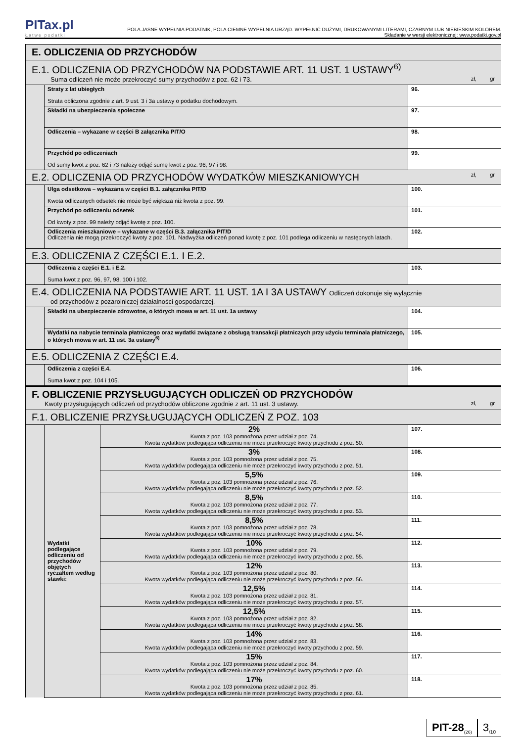PITax.pl
Łatwe podatki
POLA JASNE WYPEŁNIA PODATNIK, POLA CIEMNE WYPEŁNIA URZĄD. WYPEŁNIĆ DUŻYMI, DRUKOWANYMI LITERAMI, CZARNYM LUB NIEBIESKIM KOLOREM.
Składanie w wersji elektronicznej: www.podatki.gov.pl
| E. ODLICZENIA OD PRZYCHODÓW | | | |
| E.1. ODLICZENIA OD PRZYCHODÓW NA PODSTAWIE ART. 11 UST. 1 USTAWY<sup>6)</sup> Suma odliczeń nie może przekroczyć sumy przychodów z poz. 62 i 73. zł, gr | | | |
| | Straty z lat ubiegłych Strata obliczona zgodnie z art. 9 ust. 3 i 3a ustawy o podatku dochodowym. | | 96. |
| | Składki na ubezpieczenia społeczne | | 97. |
| | Odliczenia – wykazane w części B załącznika PIT/O | | 98. |
| | Przychód po odliczeniach Od sumy kwot z poz. 62 i 73 należy odjąć sumę kwot z poz. 96, 97 i 98. | | 99. |
| E.2. ODLICZENIA OD PRZYCHODÓW WYDATKÓW MIESZKANIOWYCH zł, gr | | | |
| | Ulga odsetkowa – wykazana w części B.1. załącznika PIT/D Kwota odliczanych odsetek nie może być większa niż kwota z poz. 99. | | 100. |
| | Przychód po odliczeniu odsetek Od kwoty z poz. 99 należy odjąć kwotę z poz. 100. | | 101. |
| | Odliczenia mieszkaniowe – wykazane w części B.3. załącznika PIT/D Odliczenia nie mogą przekroczyć kwoty z poz. 101. Nadwyżka odliczeń ponad kwotę z poz. 101 podlega odliczeniu w następnych latach. | | 102. |
| E.3. ODLICZENIA Z CZĘŚCI E.1. I E.2. | | | |
| | Odliczenia z części E.1. i E.2. Suma kwot z poz. 96, 97, 98, 100 i 102. | | 103. |
| E.4. ODLICZENIA NA PODSTAWIE ART. 11 UST. 1A I 3A USTAWY Odliczeń dokonuje się wyłącznie od przychodów z pozarolniczej działalności gospodarczej. | | | |
| | Składki na ubezpieczenie zdrowotne, o których mowa w art. 11 ust. 1a ustawy | | 104. |
| | Wydatki na nabycie terminala płatniczego oraz wydatki związane z obsługą transakcji płatniczych przy użyciu terminala płatniczego, o których mowa w art. 11 ust. 3a ustawy<sup>6)</sup> | | 105. |
| E.5. ODLICZENIA Z CZĘŚCI E.4. | | | |
| | Odliczenia z części E.4. Suma kwot z poz. 104 i 105. | | 106. |
| F. OBLICZENIE PRZYSŁUGUJĄCYCH ODLICZEŃ OD PRZYCHODÓW Kwoty przysługujących odliczeń od przychodów obliczone zgodnie z art. 11 ust. 3 ustawy. zł, gr | | | |
| F.1. OBLICZENIE PRZYSŁUGUJĄCYCH ODLICZEŃ Z POZ. 103 | | | |
| | Wydatki podlegające odliczeniu od przychodów objętych ryczałtem według stawki: | 2% Kwota z poz. 103 pomnożona przez udział z poz. 74. Kwota wydatków podlegająca odliczeniu nie może przekroczyć kwoty przychodu z poz. 50. | 107. |
| | | 3% Kwota z poz. 103 pomnożona przez udział z poz. 75. Kwota wydatków podlegająca odliczeniu nie może przekroczyć kwoty przychodu z poz. 51. | 108. |
| | | 5,5% Kwota z poz. 103 pomnożona przez udział z poz. 76. Kwota wydatków podlegająca odliczeniu nie może przekroczyć kwoty przychodu z poz. 52. | 109. |
| | | 8,5% Kwota z poz. 103 pomnożona przez udział z poz. 77. Kwota wydatków podlegająca odliczeniu nie może przekroczyć kwoty przychodu z poz. 53. | 110. |
| | | 8,5% Kwota z poz. 103 pomnożona przez udział z poz. 78. Kwota wydatków podlegająca odliczeniu nie może przekroczyć kwoty przychodu z poz. 54. | 111. |
| | | 10% Kwota z poz. 103 pomnożona przez udział z poz. 79. Kwota wydatków podlegająca odliczeniu nie może przekroczyć kwoty przychodu z poz. 55. | 112. |
| | | 12% Kwota z poz. 103 pomnożona przez udział z poz. 80. Kwota wydatków podlegająca odliczeniu nie może przekroczyć kwoty przychodu z poz. 56. | 113. |
| | | 12,5% Kwota z poz. 103 pomnożona przez udział z poz. 81. Kwota wydatków podlegająca odliczeniu nie może przekroczyć kwoty przychodu z poz. 57. | 114. |
| | | 12,5% Kwota z poz. 103 pomnożona przez udział z poz. 82. Kwota wydatków podlegająca odliczeniu nie może przekroczyć kwoty przychodu z poz. 58. | 115. |
| | | 14% Kwota z poz. 103 pomnożona przez udział z poz. 83. Kwota wydatków podlegająca odliczeniu nie może przekroczyć kwoty przychodu z poz. 59. | 116. |
| | | 15% Kwota z poz. 103 pomnożona przez udział z poz. 84. Kwota wydatków podlegająca odliczeniu nie może przekroczyć kwoty przychodu z poz. 60. | 117. |
| | | 17% Kwota z poz. 103 pomnożona przez udział z poz. 85. Kwota wydatków podlegająca odliczeniu nie może przekroczyć kwoty przychodu z poz. 61. | 118. |
PIT-28<sub>(26)</sub>
3<sub>/10</sub>